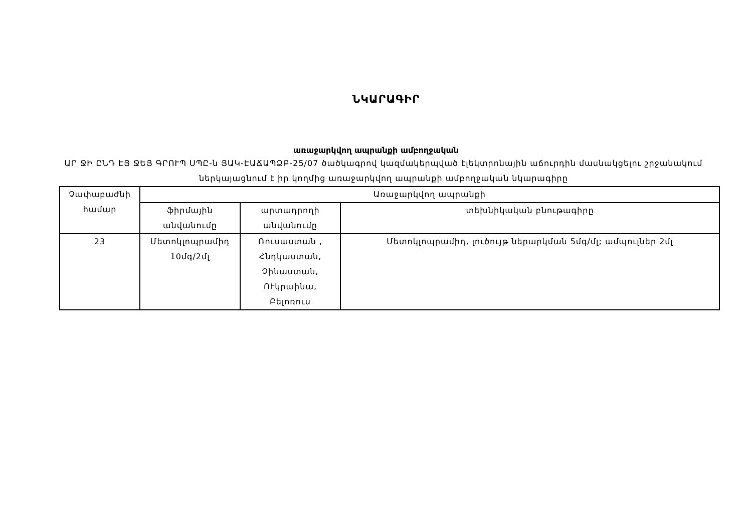ՆԿԱՐԱԳԻՐ
առաջարկվող ապրանքի ամբողջական
ԱՐ ՋԻ ԸՆԴ ԷՅ ՋԵՅ ԳՐՈՒՊ ՍՊԸ-ն ՅԱԿ-ԷԱՃԱՊՁԲ-25/07 ծածկագրով կազմակերպված էլեկտրոնային աճուրդին մասնակցելու շրջանակում ներկայացնում է իր կողմից առաջարկվող ապրանքի ամբողջական նկարագիրը
| Չափաբաժնի համար | Առաջարկվող ապրանքի | | |
| --- | --- | --- | --- |
| | ֆիրմային անվանումը | արտադրողի անվանումը | տեխնիկական բնութագիրը |
| 23 | Մետոկլոպրամիդ 10մգ/2մլ | Ռուսաստան , Հնդկաստան, Չինաստան, ՈՒկրաինա, Բելոռուս | Մետոկլոպրամիդ, լուծույթ ներարկման 5մգ/մլ; ամպուլներ 2մլ |